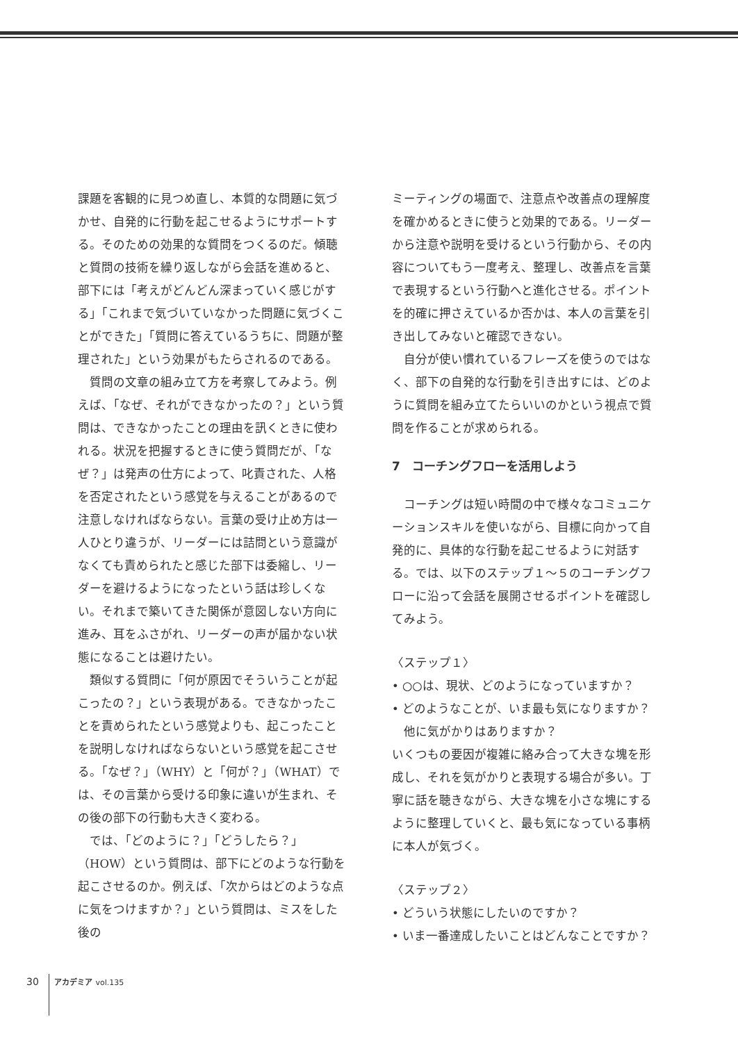課題を客観的に見つめ直し、本質的な問題に気づかせ、自発的に行動を起こせるようにサポートする。そのための効果的な質問をつくるのだ。傾聴と質問の技術を繰り返しながら会話を進めると、部下には「考えがどんどん深まっていく感じがする」「これまで気づいていなかった問題に気づくことができた」「質問に答えているうちに、問題が整理された」という効果がもたらされるのである。
質問の文章の組み立て方を考察してみよう。例えば、「なぜ、それができなかったの？」という質問は、できなかったことの理由を訊くときに使われる。状況を把握するときに使う質問だが、「なぜ？」は発声の仕方によって、叱責された、人格を否定されたという感覚を与えることがあるので注意しなければならない。言葉の受け止め方は一人ひとり違うが、リーダーには詰問という意識がなくても責められたと感じた部下は委縮し、リーダーを避けるようになったという話は珍しくない。それまで築いてきた関係が意図しない方向に進み、耳をふさがれ、リーダーの声が届かない状態になることは避けたい。
類似する質問に「何が原因でそういうことが起こったの？」という表現がある。できなかったことを責められたという感覚よりも、起こったことを説明しなければならないという感覚を起こさせる。「なぜ？」（WHY）と「何が？」（WHAT）では、その言葉から受ける印象に違いが生まれ、その後の部下の行動も大きく変わる。
では、「どのように？」「どうしたら？」（HOW）という質問は、部下にどのような行動を起こさせるのか。例えば、「次からはどのような点に気をつけますか？」という質問は、ミスをした後の
ミーティングの場面で、注意点や改善点の理解度を確かめるときに使うと効果的である。リーダーから注意や説明を受けるという行動から、その内容についてもう一度考え、整理し、改善点を言葉で表現するという行動へと進化させる。ポイントを的確に押さえているか否かは、本人の言葉を引き出してみないと確認できない。
自分が使い慣れているフレーズを使うのではなく、部下の自発的な行動を引き出すには、どのように質問を組み立てたらいいのかという視点で質問を作ることが求められる。
7　コーチングフローを活用しよう
コーチングは短い時間の中で様々なコミュニケーションスキルを使いながら、目標に向かって自発的に、具体的な行動を起こせるように対話する。では、以下のステップ１～５のコーチングフローに沿って会話を展開させるポイントを確認してみよう。
〈ステップ１〉
• ○○は、現状、どのようになっていますか？
• どのようなことが、いま最も気になりますか？
　他に気がかりはありますか？
いくつもの要因が複雑に絡み合って大きな塊を形成し、それを気がかりと表現する場合が多い。丁寧に話を聴きながら、大きな塊を小さな塊にするように整理していくと、最も気になっている事柄に本人が気づく。
〈ステップ２〉
• どういう状態にしたいのですか？
• いま一番達成したいことはどんなことですか？
30 アカデミア vol.135